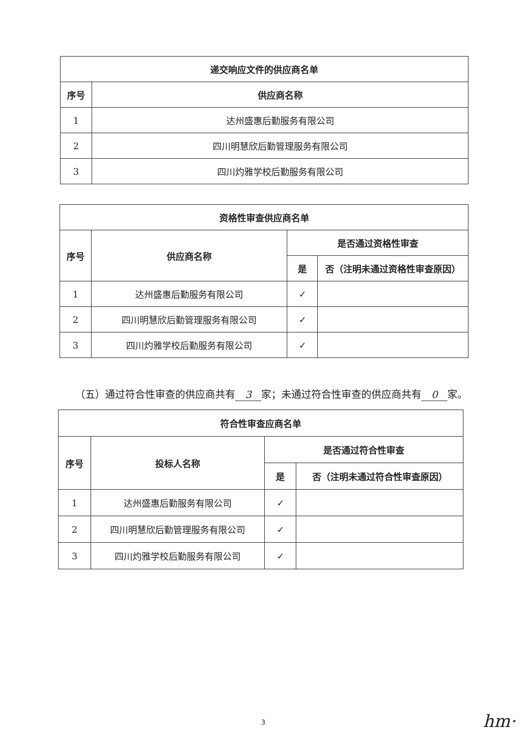| 递交响应文件的供应商名单 | |
| --- | --- |
| 序号 | 供应商名称 |
| 1 | 达州盛惠后勤服务有限公司 |
| 2 | 四川明慧欣后勤管理服务有限公司 |
| 3 | 四川灼雅学校后勤服务有限公司 |
| 资格性审查供应商名单 | | | |
| --- | --- | --- | --- |
| 序号 | 供应商名称 | 是否通过资格性审查 | |
| | | 是 | 否（注明未通过资格性审查原因） |
| 1 | 达州盛惠后勤服务有限公司 | ✓ | |
| 2 | 四川明慧欣后勤管理服务有限公司 | ✓ | |
| 3 | 四川灼雅学校后勤服务有限公司 | ✓ | |
（五）通过符合性审查的供应商共有 3 家；未通过符合性审查的供应商共有 0 家。
| 符合性审查应商名单 | | | |
| --- | --- | --- | --- |
| 序号 | 投标人名称 | 是否通过符合性审查 | |
| | | 是 | 否（注明未通过符合性审查原因） |
| 1 | 达州盛惠后勤服务有限公司 | ✓ | |
| 2 | 四川明慧欣后勤管理服务有限公司 | ✓ | |
| 3 | 四川灼雅学校后勤服务有限公司 | ✓ | |
3 hm·